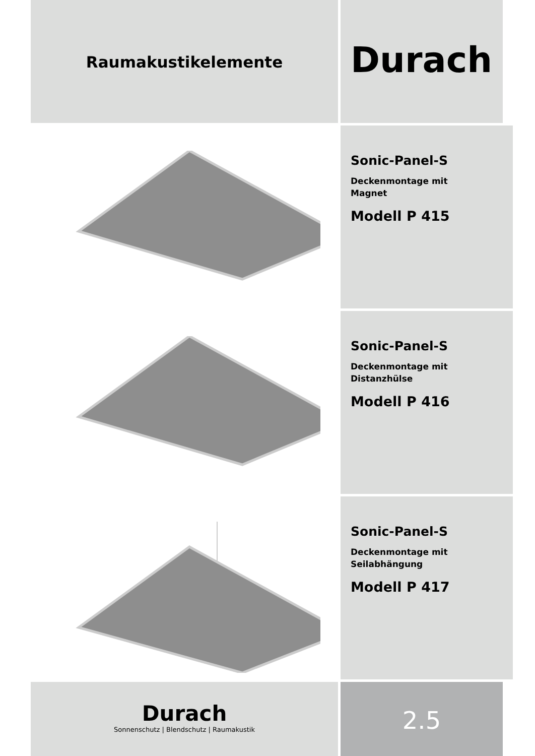Raumakustikelemente
Durach
Sonic-Panel-S
Deckenmontage mit
Magnet
Modell P 415
Sonic-Panel-S
Deckenmontage mit
Distanzhülse
Modell P 416
Sonic-Panel-S
Deckenmontage mit
Seilabhängung
Modell P 417
Durach
Sonnenschutz | Blendschutz | Raumakustik
2.5